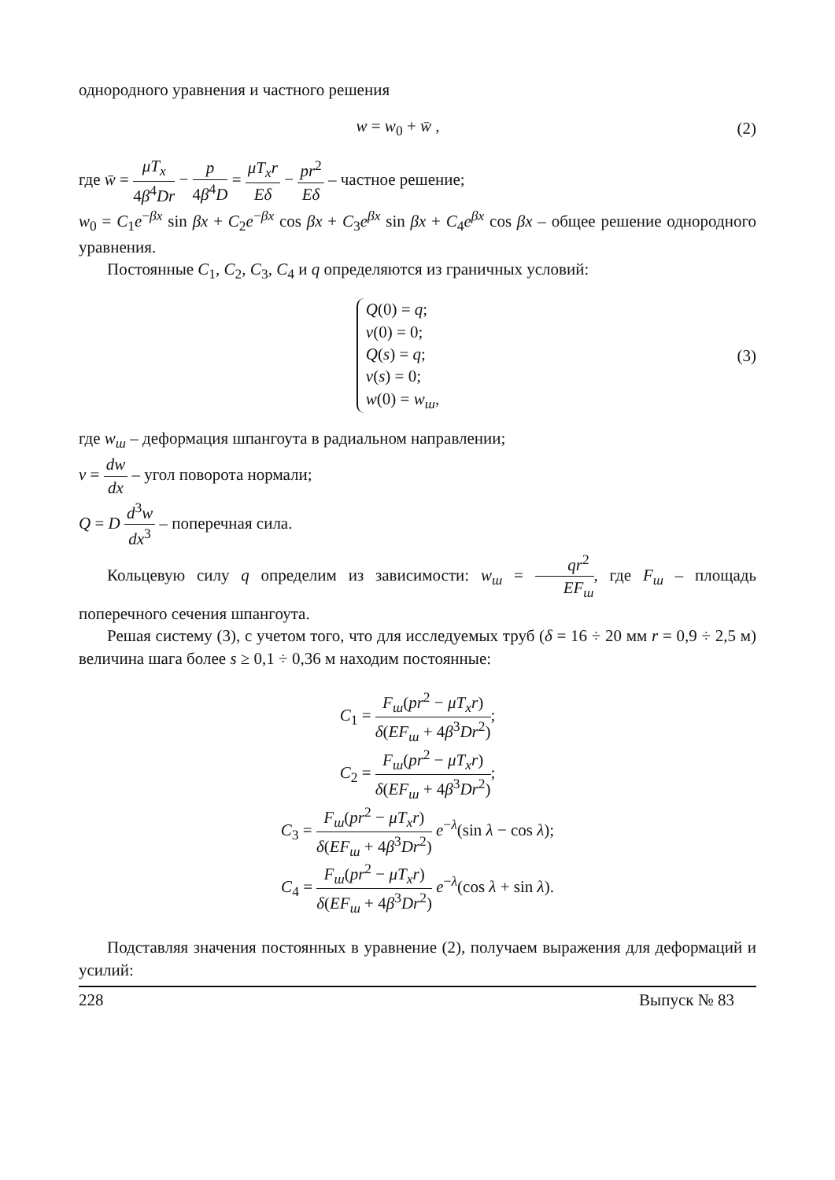однородного уравнения и частного решения
w = w<sub>0</sub> + w̄ , (2)
где w̄ = μT<sub>x</sub> 4β<sup>4</sup>Dr − p 4β<sup>4</sup>D = μT<sub>x</sub>r Eδ − pr<sup>2</sup> Eδ – частное решение;
w<sub>0</sub> = C<sub>1</sub>e<sup>−βx</sup> sin βx + C<sub>2</sub>e<sup>−βx</sup> cos βx + C<sub>3</sub>e<sup>βx</sup> sin βx + C<sub>4</sub>e<sup>βx</sup> cos βx – общее решение однородного уравнения.
Постоянные C<sub>1</sub>, C<sub>2</sub>, C<sub>3</sub>, C<sub>4</sub> и q определяются из граничных условий:
Q(0) = q;
v(0) = 0;
Q(s) = q;
v(s) = 0;
w(0) = w<sub>ш</sub>,
(3)
где w<sub>ш</sub> – деформация шпангоута в радиальном направлении;
v = dw dx – угол поворота нормали;
Q = D d<sup>3</sup>w dx<sup>3</sup> – поперечная сила.
Кольцевую силу q определим из зависимости: w<sub>ш</sub> = qr<sup>2</sup> EF<sub>ш</sub>, где F<sub>ш</sub> – площадь поперечного сечения шпангоута.
Решая систему (3), с учетом того, что для исследуемых труб (δ = 16 ÷ 20 мм r = 0,9 ÷ 2,5 м) величина шага более s ≥ 0,1 ÷ 0,36 м находим постоянные:
C<sub>1</sub> = F<sub>ш</sub>(pr<sup>2</sup> − μT<sub>x</sub>r) δ(EF<sub>ш</sub> + 4β<sup>3</sup>Dr<sup>2</sup>);
C<sub>2</sub> = F<sub>ш</sub>(pr<sup>2</sup> − μT<sub>x</sub>r) δ(EF<sub>ш</sub> + 4β<sup>3</sup>Dr<sup>2</sup>);
C<sub>3</sub> = F<sub>ш</sub>(pr<sup>2</sup> − μT<sub>x</sub>r) δ(EF<sub>ш</sub> + 4β<sup>3</sup>Dr<sup>2</sup>) e<sup>−λ</sup>(sin λ − cos λ);
C<sub>4</sub> = F<sub>ш</sub>(pr<sup>2</sup> − μT<sub>x</sub>r) δ(EF<sub>ш</sub> + 4β<sup>3</sup>Dr<sup>2</sup>) e<sup>−λ</sup>(cos λ + sin λ).
Подставляя значения постоянных в уравнение (2), получаем выражения для деформаций и усилий:
228 Выпуск № 83